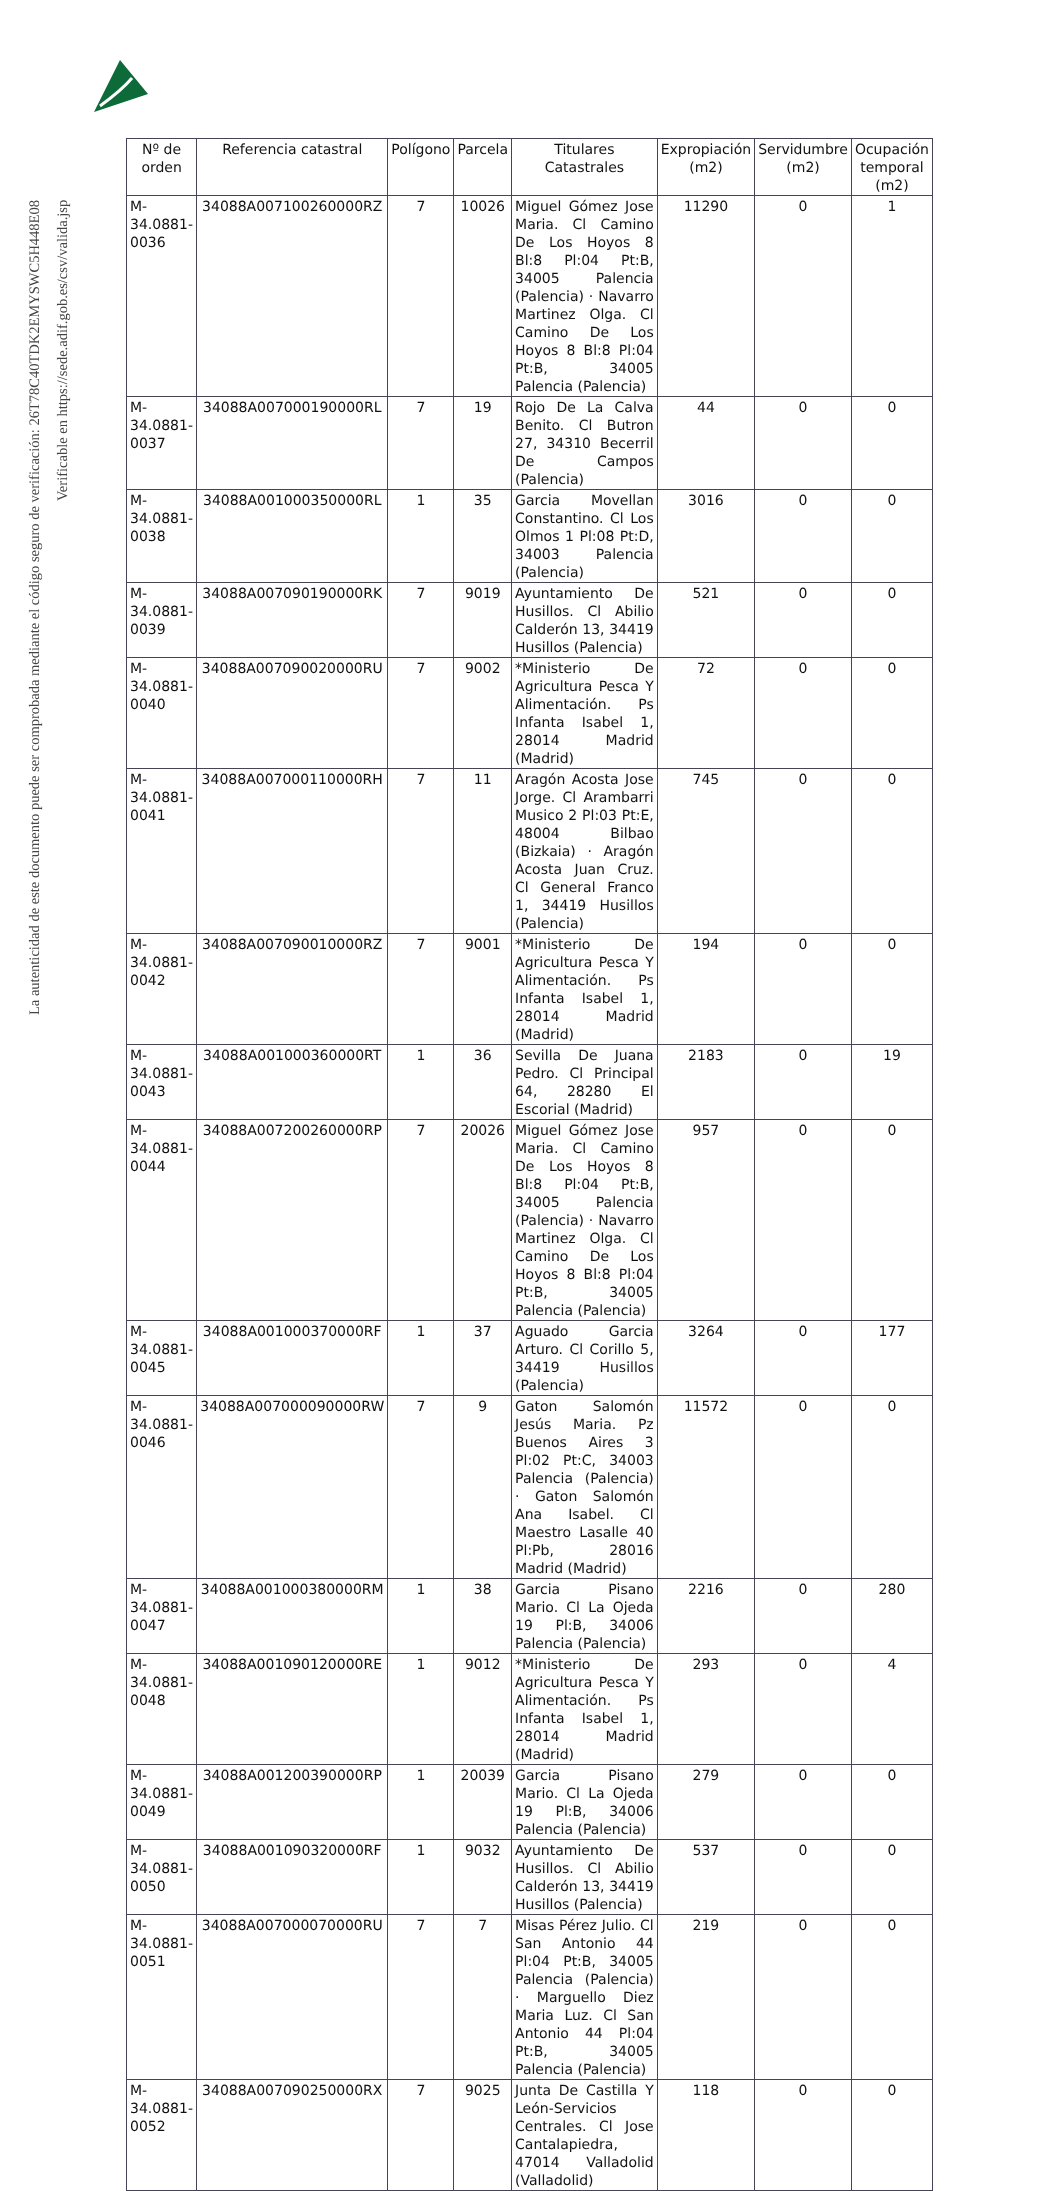La autenticidad de este documento puede ser comprobada mediante el código seguro de verificación: 26T78C40TDK2EMYSWC5H448E08
Verificable en https://sede.adif.gob.es/csv/valida.jsp
| Nº de orden | Referencia catastral | Polígono | Parcela | Titulares Catastrales | Expropiación (m2) | Servidumbre (m2) | Ocupación temporal (m2) |
| --- | --- | --- | --- | --- | --- | --- | --- |
| M-34.0881-0036 | 34088A007100260000RZ | 7 | 10026 | Miguel Gómez Jose Maria. Cl Camino De Los Hoyos 8 Bl:8 Pl:04 Pt:B, 34005 Palencia (Palencia) · Navarro Martinez Olga. Cl Camino De Los Hoyos 8 Bl:8 Pl:04 Pt:B, 34005 Palencia (Palencia) | 11290 | 0 | 1 |
| M-34.0881-0037 | 34088A007000190000RL | 7 | 19 | Rojo De La Calva Benito. Cl Butron 27, 34310 Becerril De Campos (Palencia) | 44 | 0 | 0 |
| M-34.0881-0038 | 34088A001000350000RL | 1 | 35 | Garcia Movellan Constantino. Cl Los Olmos 1 Pl:08 Pt:D, 34003 Palencia (Palencia) | 3016 | 0 | 0 |
| M-34.0881-0039 | 34088A007090190000RK | 7 | 9019 | Ayuntamiento De Husillos. Cl Abilio Calderón 13, 34419 Husillos (Palencia) | 521 | 0 | 0 |
| M-34.0881-0040 | 34088A007090020000RU | 7 | 9002 | *Ministerio De Agricultura Pesca Y Alimentación. Ps Infanta Isabel 1, 28014 Madrid (Madrid) | 72 | 0 | 0 |
| M-34.0881-0041 | 34088A007000110000RH | 7 | 11 | Aragón Acosta Jose Jorge. Cl Arambarri Musico 2 Pl:03 Pt:E, 48004 Bilbao (Bizkaia) · Aragón Acosta Juan Cruz. Cl General Franco 1, 34419 Husillos (Palencia) | 745 | 0 | 0 |
| M-34.0881-0042 | 34088A007090010000RZ | 7 | 9001 | *Ministerio De Agricultura Pesca Y Alimentación. Ps Infanta Isabel 1, 28014 Madrid (Madrid) | 194 | 0 | 0 |
| M-34.0881-0043 | 34088A001000360000RT | 1 | 36 | Sevilla De Juana Pedro. Cl Principal 64, 28280 El Escorial (Madrid) | 2183 | 0 | 19 |
| M-34.0881-0044 | 34088A007200260000RP | 7 | 20026 | Miguel Gómez Jose Maria. Cl Camino De Los Hoyos 8 Bl:8 Pl:04 Pt:B, 34005 Palencia (Palencia) · Navarro Martinez Olga. Cl Camino De Los Hoyos 8 Bl:8 Pl:04 Pt:B, 34005 Palencia (Palencia) | 957 | 0 | 0 |
| M-34.0881-0045 | 34088A001000370000RF | 1 | 37 | Aguado Garcia Arturo. Cl Corillo 5, 34419 Husillos (Palencia) | 3264 | 0 | 177 |
| M-34.0881-0046 | 34088A007000090000RW | 7 | 9 | Gaton Salomón Jesús Maria. Pz Buenos Aires 3 Pl:02 Pt:C, 34003 Palencia (Palencia) · Gaton Salomón Ana Isabel. Cl Maestro Lasalle 40 Pl:Pb, 28016 Madrid (Madrid) | 11572 | 0 | 0 |
| M-34.0881-0047 | 34088A001000380000RM | 1 | 38 | Garcia Pisano Mario. Cl La Ojeda 19 Pl:B, 34006 Palencia (Palencia) | 2216 | 0 | 280 |
| M-34.0881-0048 | 34088A001090120000RE | 1 | 9012 | *Ministerio De Agricultura Pesca Y Alimentación. Ps Infanta Isabel 1, 28014 Madrid (Madrid) | 293 | 0 | 4 |
| M-34.0881-0049 | 34088A001200390000RP | 1 | 20039 | Garcia Pisano Mario. Cl La Ojeda 19 Pl:B, 34006 Palencia (Palencia) | 279 | 0 | 0 |
| M-34.0881-0050 | 34088A001090320000RF | 1 | 9032 | Ayuntamiento De Husillos. Cl Abilio Calderón 13, 34419 Husillos (Palencia) | 537 | 0 | 0 |
| M-34.0881-0051 | 34088A007000070000RU | 7 | 7 | Misas Pérez Julio. Cl San Antonio 44 Pl:04 Pt:B, 34005 Palencia (Palencia) · Marguello Diez Maria Luz. Cl San Antonio 44 Pl:04 Pt:B, 34005 Palencia (Palencia) | 219 | 0 | 0 |
| M-34.0881-0052 | 34088A007090250000RX | 7 | 9025 | Junta De Castilla Y León-Servicios Centrales. Cl Jose Cantalapiedra, 47014 Valladolid (Valladolid) | 118 | 0 | 0 |